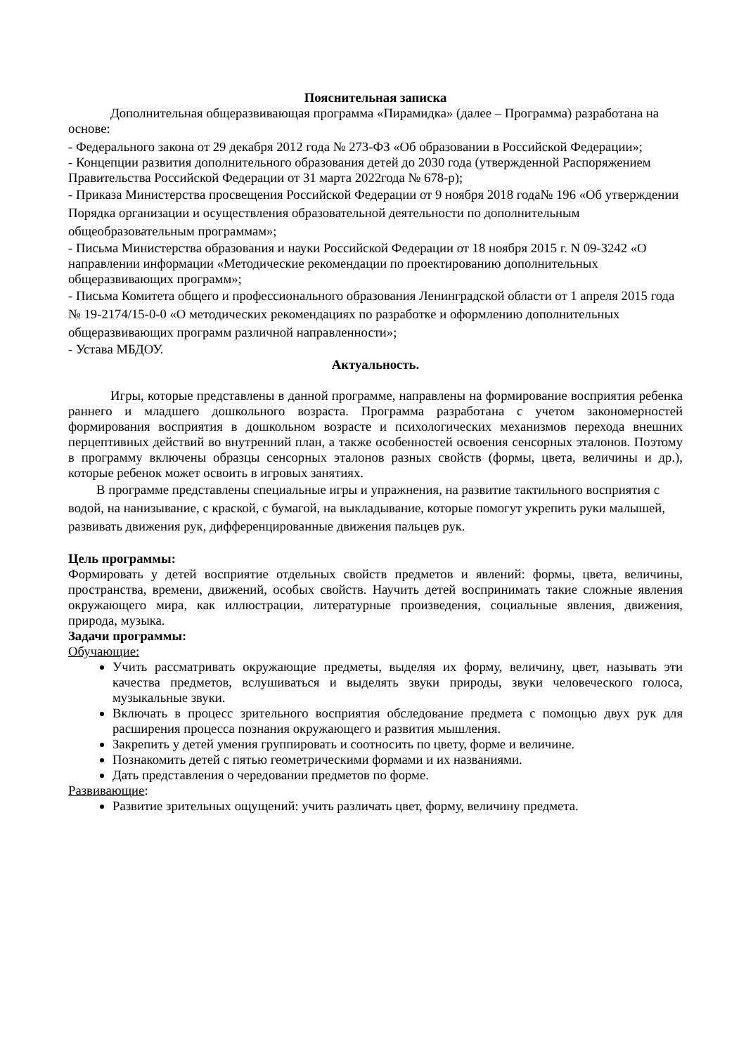Пояснительная записка
Дополнительная общеразвивающая программа «Пирамидка» (далее – Программа) разработана на основе:
- Федерального закона от 29 декабря 2012 года № 273-ФЗ «Об образовании в Российской Федерации»;
- Концепции развития дополнительного образования детей до 2030 года (утвержденной Распоряжением Правительства Российской Федерации от 31 марта 2022года № 678-р);
- Приказа Министерства просвещения Российской Федерации от 9 ноября 2018 года№ 196 «Об утверждении Порядка организации и осуществления образовательной деятельности по дополнительным общеобразовательным программам»;
- Письма Министерства образования и науки Российской Федерации от 18 ноября 2015 г. N 09-3242 «О направлении информации «Методические рекомендации по проектированию дополнительных общеразвивающих программ»;
- Письма Комитета общего и профессионального образования Ленинградской области от 1 апреля 2015 года № 19-2174/15-0-0 «О методических рекомендациях по разработке и оформлению дополнительных общеразвивающих программ различной направленности»;
- Устава МБДОУ.
Актуальность.
Игры, которые представлены в данной программе, направлены на формирование восприятия ребенка раннего и младшего дошкольного возраста. Программа разработана с учетом закономерностей формирования восприятия в дошкольном возрасте и психологических механизмов перехода внешних перцептивных действий во внутренний план, а также особенностей освоения сенсорных эталонов. Поэтому в программу включены образцы сенсорных эталонов разных свойств (формы, цвета, величины и др.), которые ребенок может освоить в игровых занятиях.
В программе представлены специальные игры и упражнения, на развитие тактильного восприятия с водой, на нанизывание, с краской, с бумагой, на выкладывание, которые помогут укрепить руки малышей, развивать движения рук, дифференцированные движения пальцев рук.
Цель программы:
Формировать у детей восприятие отдельных свойств предметов и явлений: формы, цвета, величины, пространства, времени, движений, особых свойств. Научить детей воспринимать такие сложные явления окружающего мира, как иллюстрации, литературные произведения, социальные явления, движения, природа, музыка.
Задачи программы:
Обучающие:
Учить рассматривать окружающие предметы, выделяя их форму, величину, цвет, называть эти качества предметов, вслушиваться и выделять звуки природы, звуки человеческого голоса, музыкальные звуки.
Включать в процесс зрительного восприятия обследование предмета с помощью двух рук для расширения процесса познания окружающего и развития мышления.
Закрепить у детей умения группировать и соотносить по цвету, форме и величине.
Познакомить детей с пятью геометрическими формами и их названиями.
Дать представления о чередовании предметов по форме.
Развивающие:
Развитие зрительных ощущений: учить различать цвет, форму, величину предмета.